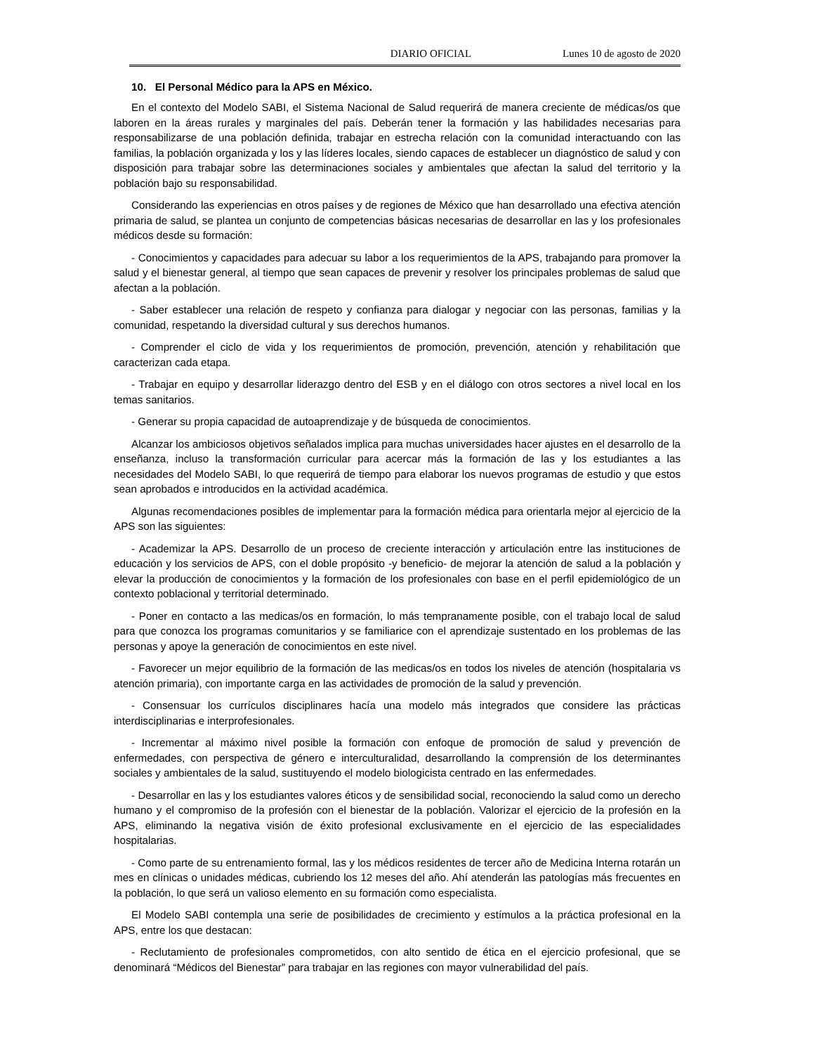DIARIO OFICIAL Lunes 10 de agosto de 2020
10. El Personal Médico para la APS en México.
En el contexto del Modelo SABI, el Sistema Nacional de Salud requerirá de manera creciente de médicas/os que laboren en la áreas rurales y marginales del país. Deberán tener la formación y las habilidades necesarias para responsabilizarse de una población definida, trabajar en estrecha relación con la comunidad interactuando con las familias, la población organizada y los y las líderes locales, siendo capaces de establecer un diagnóstico de salud y con disposición para trabajar sobre las determinaciones sociales y ambientales que afectan la salud del territorio y la población bajo su responsabilidad.
Considerando las experiencias en otros países y de regiones de México que han desarrollado una efectiva atención primaria de salud, se plantea un conjunto de competencias básicas necesarias de desarrollar en las y los profesionales médicos desde su formación:
- Conocimientos y capacidades para adecuar su labor a los requerimientos de la APS, trabajando para promover la salud y el bienestar general, al tiempo que sean capaces de prevenir y resolver los principales problemas de salud que afectan a la población.
- Saber establecer una relación de respeto y confianza para dialogar y negociar con las personas, familias y la comunidad, respetando la diversidad cultural y sus derechos humanos.
- Comprender el ciclo de vida y los requerimientos de promoción, prevención, atención y rehabilitación que caracterizan cada etapa.
- Trabajar en equipo y desarrollar liderazgo dentro del ESB y en el diálogo con otros sectores a nivel local en los temas sanitarios.
- Generar su propia capacidad de autoaprendizaje y de búsqueda de conocimientos.
Alcanzar los ambiciosos objetivos señalados implica para muchas universidades hacer ajustes en el desarrollo de la enseñanza, incluso la transformación curricular para acercar más la formación de las y los estudiantes a las necesidades del Modelo SABI, lo que requerirá de tiempo para elaborar los nuevos programas de estudio y que estos sean aprobados e introducidos en la actividad académica.
Algunas recomendaciones posibles de implementar para la formación médica para orientarla mejor al ejercicio de la APS son las siguientes:
- Academizar la APS. Desarrollo de un proceso de creciente interacción y articulación entre las instituciones de educación y los servicios de APS, con el doble propósito -y beneficio- de mejorar la atención de salud a la población y elevar la producción de conocimientos y la formación de los profesionales con base en el perfil epidemiológico de un contexto poblacional y territorial determinado.
- Poner en contacto a las medicas/os en formación, lo más tempranamente posible, con el trabajo local de salud para que conozca los programas comunitarios y se familiarice con el aprendizaje sustentado en los problemas de las personas y apoye la generación de conocimientos en este nivel.
- Favorecer un mejor equilibrio de la formación de las medicas/os en todos los niveles de atención (hospitalaria vs atención primaria), con importante carga en las actividades de promoción de la salud y prevención.
- Consensuar los currículos disciplinares hacía una modelo más integrados que considere las prácticas interdisciplinarias e interprofesionales.
- Incrementar al máximo nivel posible la formación con enfoque de promoción de salud y prevención de enfermedades, con perspectiva de género e interculturalidad, desarrollando la comprensión de los determinantes sociales y ambientales de la salud, sustituyendo el modelo biologicista centrado en las enfermedades.
- Desarrollar en las y los estudiantes valores éticos y de sensibilidad social, reconociendo la salud como un derecho humano y el compromiso de la profesión con el bienestar de la población. Valorizar el ejercicio de la profesión en la APS, eliminando la negativa visión de éxito profesional exclusivamente en el ejercicio de las especialidades hospitalarias.
- Como parte de su entrenamiento formal, las y los médicos residentes de tercer año de Medicina Interna rotarán un mes en clínicas o unidades médicas, cubriendo los 12 meses del año. Ahí atenderán las patologías más frecuentes en la población, lo que será un valioso elemento en su formación como especialista.
El Modelo SABI contempla una serie de posibilidades de crecimiento y estímulos a la práctica profesional en la APS, entre los que destacan:
- Reclutamiento de profesionales comprometidos, con alto sentido de ética en el ejercicio profesional, que se denominará “Médicos del Bienestar” para trabajar en las regiones con mayor vulnerabilidad del país.